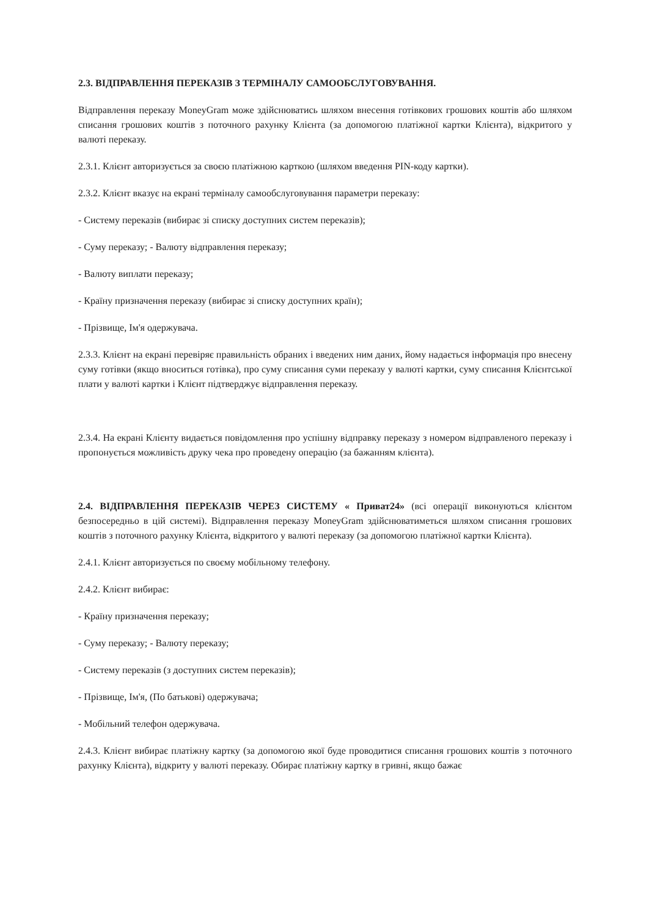2.3. ВІДПРАВЛЕННЯ ПЕРЕКАЗІВ З ТЕРМІНАЛУ САМООБСЛУГОВУВАННЯ.
Відправлення переказу MoneyGram може здійснюватись шляхом внесення готівкових грошових коштів або шляхом списання грошових коштів з поточного рахунку Клієнта (за допомогою платіжної картки Клієнта), відкритого у валюті переказу.
2.3.1. Клієнт авторизується за своєю платіжною карткою (шляхом введення PIN-коду картки).
2.3.2. Клієнт вказує на екрані терміналу самообслуговування параметри переказу:
- Систему переказів (вибирає зі списку доступних систем переказів);
- Суму переказу; - Валюту відправлення переказу;
- Валюту виплати переказу;
- Країну призначення переказу (вибирає зі списку доступних країн);
- Прізвище, Ім'я одержувача.
2.3.3. Клієнт на екрані перевіряє правильність обраних і введених ним даних, йому надається інформація про внесену суму готівки (якщо вноситься готівка), про суму списання суми переказу у валюті картки, суму списання Клієнтської плати у валюті картки і Клієнт підтверджує відправлення переказу.
2.3.4. На екрані Клієнту видається повідомлення про успішну відправку переказу з номером відправленого переказу і пропонується можливість друку чека про проведену операцію (за бажанням клієнта).
2.4. ВІДПРАВЛЕННЯ ПЕРЕКАЗІВ ЧЕРЕЗ СИСТЕМУ « Приват24» (всі операції виконуються клієнтом безпосередньо в цій системі). Відправлення переказу MoneyGram здійснюватиметься шляхом списання грошових коштів з поточного рахунку Клієнта, відкритого у валюті переказу (за допомогою платіжної картки Клієнта).
2.4.1. Клієнт авторизується по своєму мобільному телефону.
2.4.2. Клієнт вибирає:
- Країну призначення переказу;
- Суму переказу; - Валюту переказу;
- Систему переказів (з доступних систем переказів);
- Прізвище, Ім'я, (По батькові) одержувача;
- Мобільний телефон одержувача.
2.4.3. Клієнт вибирає платіжну картку (за допомогою якої буде проводитися списання грошових коштів з поточного рахунку Клієнта), відкриту у валюті переказу. Обирає платіжну картку в гривні, якщо бажає